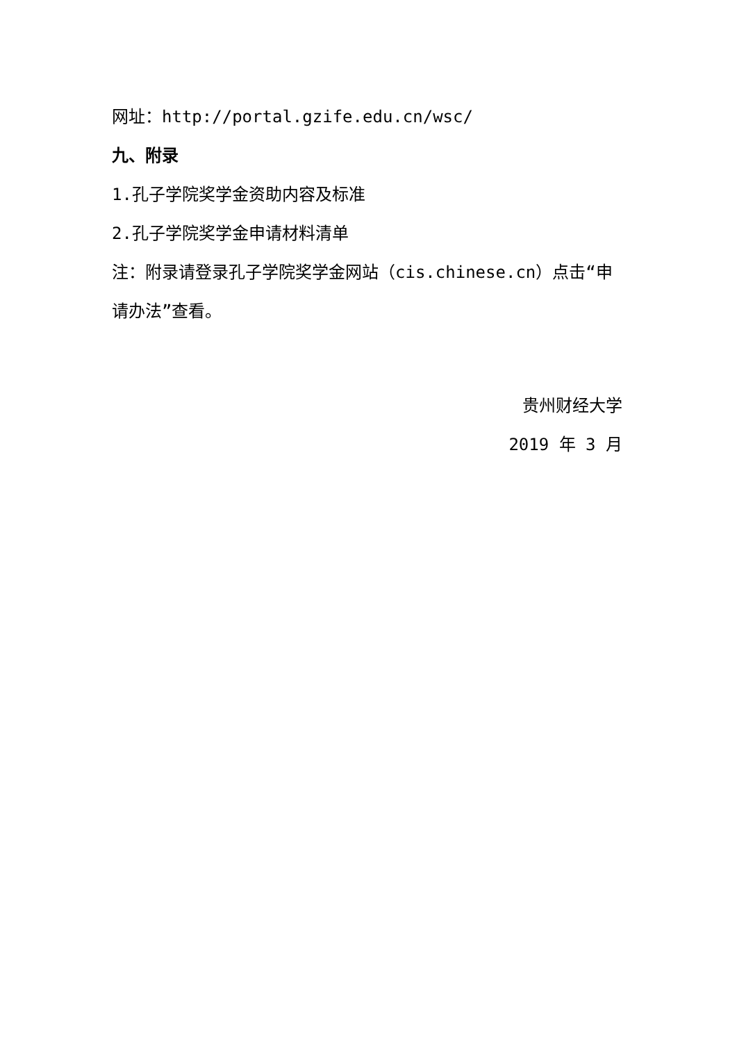网址：http://portal.gzife.edu.cn/wsc/
九、附录
1.孔子学院奖学金资助内容及标准
2.孔子学院奖学金申请材料清单
注：附录请登录孔子学院奖学金网站（cis.chinese.cn）点击“申请办法”查看。
贵州财经大学
2019 年 3 月